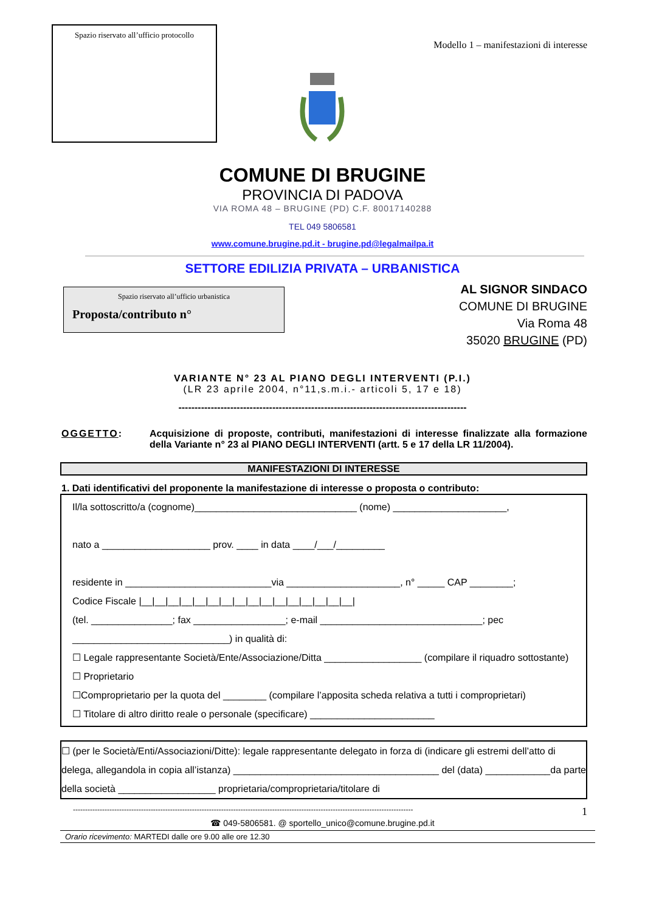Spazio riservato all’ufficio protocollo
Modello 1 – manifestazioni di interesse
COMUNE DI BRUGINE
PROVINCIA DI PADOVA
VIA ROMA 48 – BRUGINE (PD) C.F. 80017140288
TEL 049 5806581
www.comune.brugine.pd.it - brugine.pd@legalmailpa.it
SETTORE EDILIZIA PRIVATA – URBANISTICA
Spazio riservato all’ufficio urbanistica
Proposta/contributo n°
AL SIGNOR SINDACO
COMUNE DI BRUGINE
Via Roma 48
35020 BRUGINE (PD)
VARIANTE N° 23 AL PIANO DEGLI INTERVENTI (P.I.)
(LR 23 aprile 2004, n°11,s.m.i.- articoli 5, 17 e 18)
-----------------------------------------------------------------------------------------
OGGETTO: Acquisizione di proposte, contributi, manifestazioni di interesse finalizzate alla formazione della Variante n° 23 al PIANO DEGLI INTERVENTI (artt. 5 e 17 della LR 11/2004).
MANIFESTAZIONI DI INTERESSE
1. Dati identificativi del proponente la manifestazione di interesse o proposta o contributo:
Il/la sottoscritto/a (cognome)______________________________ (nome) _____________________,
nato a ____________________ prov. ____ in data ____/___/_________
residente in ___________________________via _____________________, n° _____ CAP ________;
Codice Fiscale |__|__|__|__|__|__|__|__|__|__|__|__|__|__|__|__|
(tel. _______________; fax _________________; e-mail ______________________________; pec _____________________________) in qualità di:
☐ Legale rappresentante Società/Ente/Associazione/Ditta __________________ (compilare il riquadro sottostante)
☐ Proprietario
☐Comproprietario per la quota del ________ (compilare l’apposita scheda relativa a tutti i comproprietari)
☐ Titolare di altro diritto reale o personale (specificare) _______________________
☐ (per le Società/Enti/Associazioni/Ditte): legale rappresentante delegato in forza di (indicare gli estremi dell’atto di delega, allegandola in copia all’istanza) ______________________________________ del (data) ____________da parte della società __________________ proprietaria/comproprietaria/titolare di
-------------------------------------------------------------------------------------------------------------------------------------------- 1
☎ 049-5806581. @ sportello_unico@comune.brugine.pd.it
Orario ricevimento: MARTEDI dalle ore 9.00 alle ore 12.30